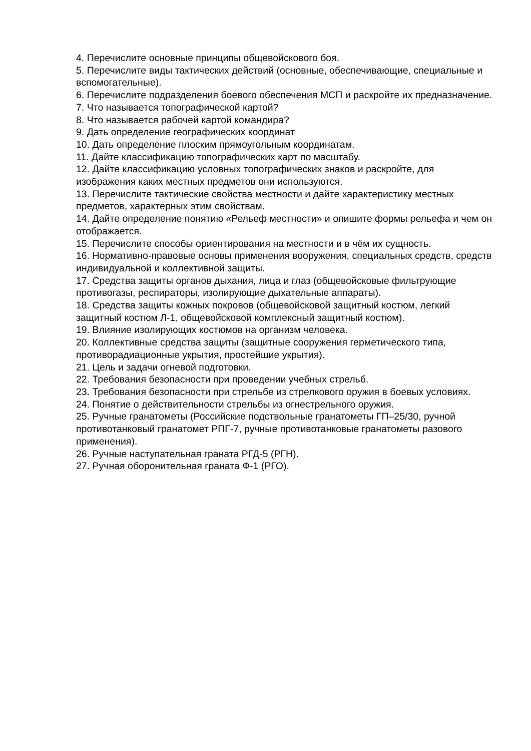4. Перечислите основные принципы общевойскового боя.
5. Перечислите виды тактических действий (основные, обеспечивающие, специальные и вспомогательные).
6. Перечислите подразделения боевого обеспечения МСП и раскройте их предназначение.
7. Что называется топографической картой?
8. Что называется рабочей картой командира?
9. Дать определение географических координат
10. Дать определение плоским прямоугольным координатам.
11. Дайте классификацию топографических карт по масштабу.
12. Дайте классификацию условных топографических знаков и раскройте, для изображения каких местных предметов они используются.
13. Перечислите тактические свойства местности и дайте характеристику местных предметов, характерных этим свойствам.
14. Дайте определение понятию «Рельеф местности» и опишите формы рельефа и чем он отображается.
15. Перечислите способы ориентирования на местности и в чём их сущность.
16. Нормативно-правовые основы применения вооружения, специальных средств, средств индивидуальной и коллективной защиты.
17. Средства защиты органов дыхания, лица и глаз (общевойсковые фильтрующие противогазы, респираторы, изолирующие дыхательные аппараты).
18. Средства защиты кожных покровов (общевойсковой защитный костюм, легкий защитный костюм Л-1, общевойсковой комплексный защитный костюм).
19. Влияние изолирующих костюмов на организм человека.
20. Коллективные средства защиты (защитные сооружения герметического типа, противорадиационные укрытия, простейшие укрытия).
21. Цель и задачи огневой подготовки.
22. Требования безопасности при проведении учебных стрельб.
23. Требования безопасности при стрельбе из стрелкового оружия в боевых условиях.
24. Понятие о действительности стрельбы из огнестрельного оружия.
25. Ручные гранатометы (Российские подствольные гранатометы ГП–25/30, ручной противотанковый гранатомет РПГ-7, ручные противотанковые гранатометы разового применения).
26. Ручные наступательная граната РГД-5 (РГН).
27. Ручная оборонительная граната Ф-1 (РГО).